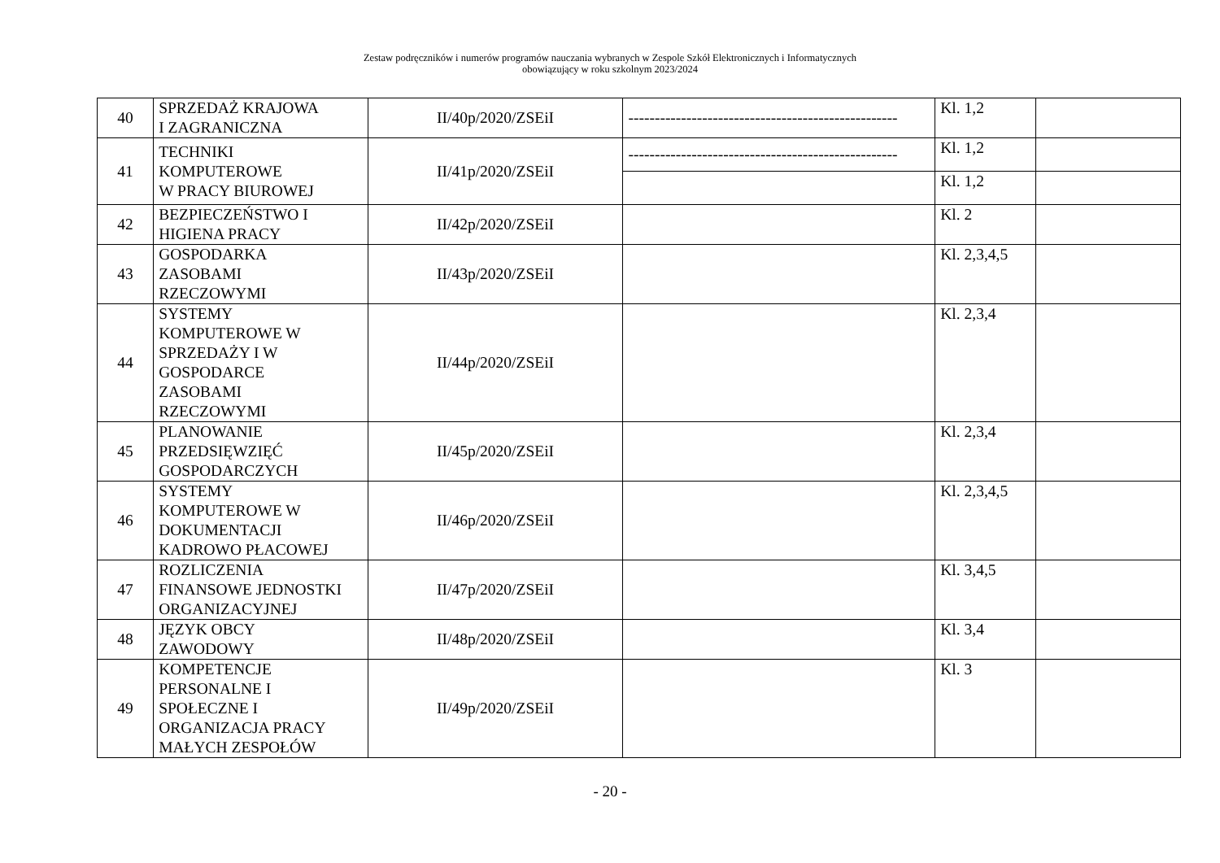Zestaw podręczników i numerów programów nauczania wybranych w Zespole Szkół Elektronicznych i Informatycznych
obowiązujący w roku szkolnym 2023/2024
| 40 | SPRZEDAŻ KRAJOWA I ZAGRANICZNA | II/40p/2020/ZSEiI | --------------------------------------------------- | Kl. 1,2 | |
| 41 | TECHNIKI KOMPUTEROWE W PRACY BIUROWEJ | II/41p/2020/ZSEiI | --------------------------------------------------- | Kl. 1,2 | |
| | | | | Kl. 1,2 | |
| 42 | BEZPIECZEŃSTWO I HIGIENA PRACY | II/42p/2020/ZSEiI | | Kl. 2 | |
| 43 | GOSPODARKA ZASOBAMI RZECZOWYMI | II/43p/2020/ZSEiI | | Kl. 2,3,4,5 | |
| 44 | SYSTEMY KOMPUTEROWE W SPRZEDAŻY I W GOSPODARCE ZASOBAMI RZECZOWYMI | II/44p/2020/ZSEiI | | Kl. 2,3,4 | |
| 45 | PLANOWANIE PRZEDSIĘWZIĘĆ GOSPODARCZYCH | II/45p/2020/ZSEiI | | Kl. 2,3,4 | |
| 46 | SYSTEMY KOMPUTEROWE W DOKUMENTACJI KADROWO PŁACOWEJ | II/46p/2020/ZSEiI | | Kl. 2,3,4,5 | |
| 47 | ROZLICZENIA FINANSOWE JEDNOSTKI ORGANIZACYJNEJ | II/47p/2020/ZSEiI | | Kl. 3,4,5 | |
| 48 | JĘZYK OBCY ZAWODOWY | II/48p/2020/ZSEiI | | Kl. 3,4 | |
| 49 | KOMPETENCJE PERSONALNE I SPOŁECZNE I ORGANIZACJA PRACY MAŁYCH ZESPOŁÓW | II/49p/2020/ZSEiI | | Kl. 3 | |
- 20 -